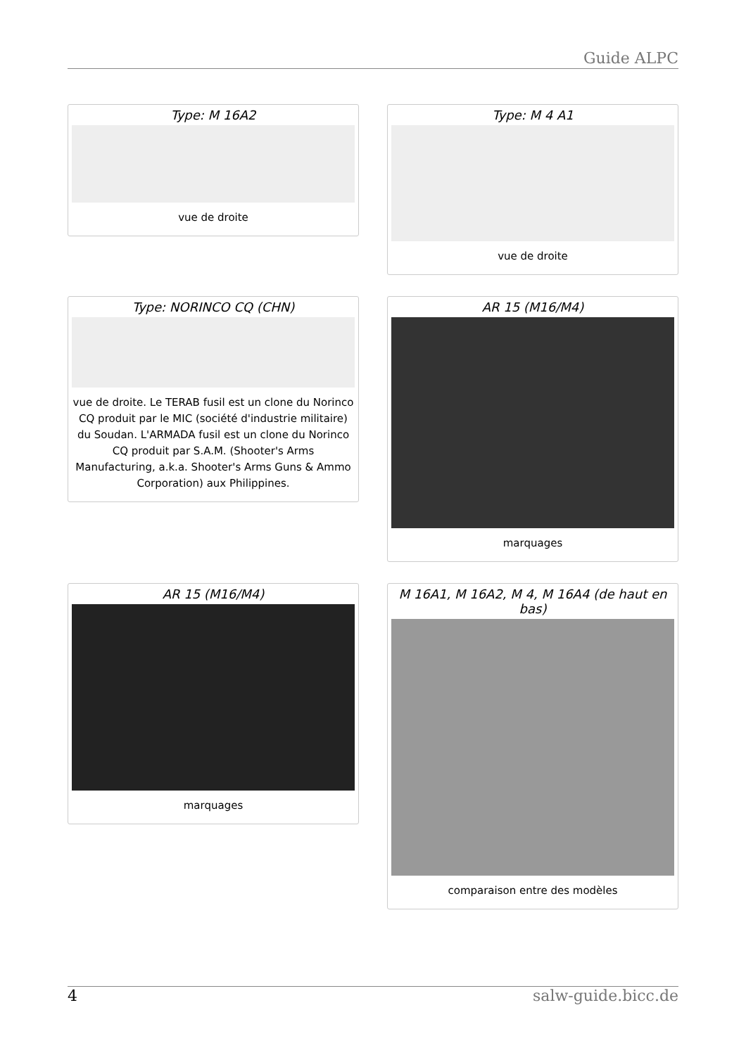Guide ALPC
Type: M 16A2
vue de droite
Type: M 4 A1
vue de droite
Type: NORINCO CQ (CHN)
vue de droite. Le TERAB fusil est un clone du Norinco CQ produit par le MIC (société d'industrie militaire) du Soudan. L'ARMADA fusil est un clone du Norinco CQ produit par S.A.M. (Shooter's Arms Manufacturing, a.k.a. Shooter's Arms Guns & Ammo Corporation) aux Philippines.
AR 15 (M16/M4)
marquages
AR 15 (M16/M4)
marquages
M 16A1, M 16A2, M 4, M 16A4 (de haut en bas)
comparaison entre des modèles
4 salw-guide.bicc.de